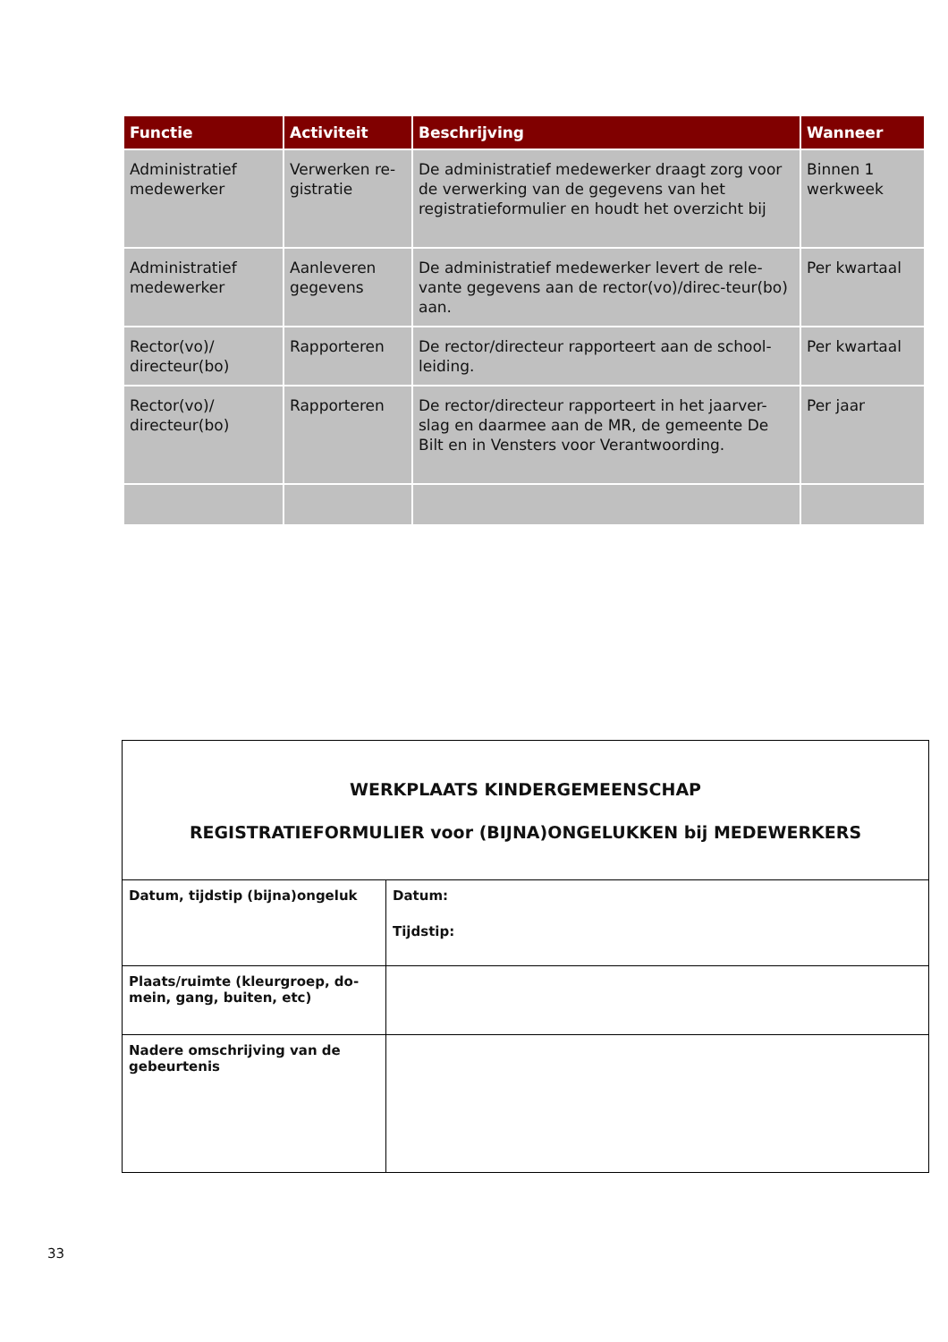| Functie | Activiteit | Beschrijving | Wanneer |
| --- | --- | --- | --- |
| Administratief medewerker | Verwerken re-gistratie | De administratief medewerker draagt zorg voor de verwerking van de gegevens van het registratieformulier en houdt het overzicht bij | Binnen 1 werkweek |
| Administratief medewerker | Aanleveren gegevens | De administratief medewerker levert de rele-vante gegevens aan de rector(vo)/direc-teur(bo) aan. | Per kwartaal |
| Rector(vo)/ directeur(bo) | Rapporteren | De rector/directeur rapporteert aan de school-leiding. | Per kwartaal |
| Rector(vo)/ directeur(bo) | Rapporteren | De rector/directeur rapporteert in het jaarver-slag en daarmee aan de MR, de gemeente De Bilt en in Vensters voor Verantwoording. | Per jaar |
| WERKPLAATS KINDERGEMEENSCHAP REGISTRATIEFORMULIER voor (BIJNA)ONGELUKKEN bij MEDEWERKERS | |
| Datum, tijdstip (bijna)ongeluk | Datum: Tijdstip: |
| Plaats/ruimte (kleurgroep, do-mein, gang, buiten, etc) | |
| Nadere omschrijving van de gebeurtenis | |
33